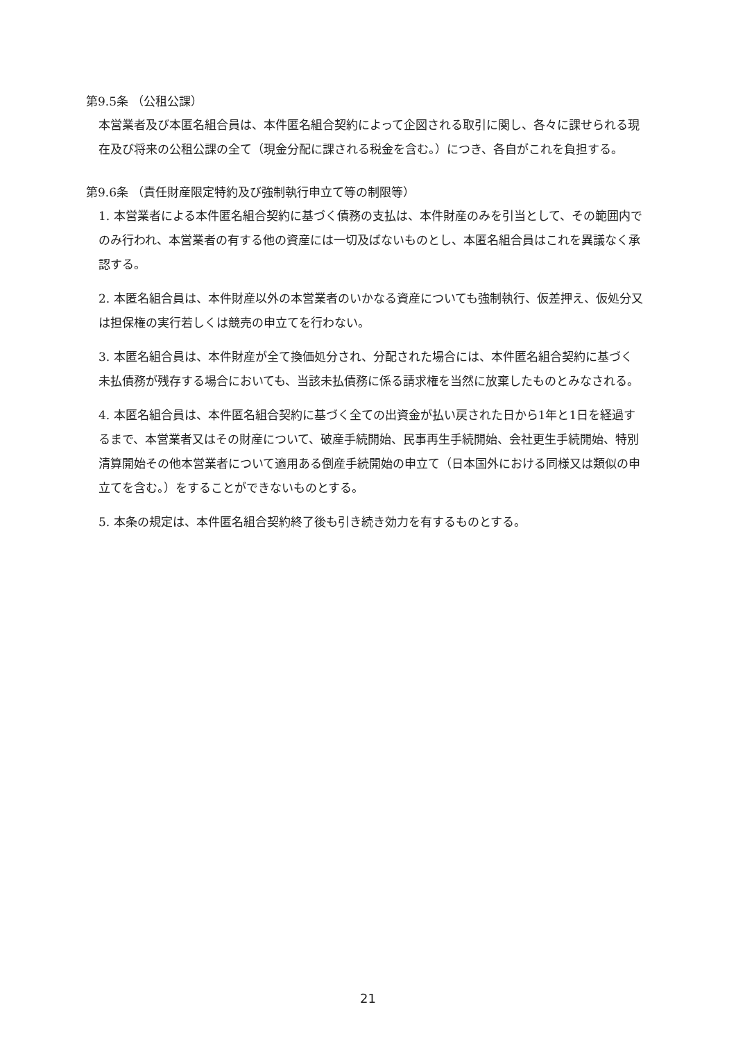第9.5条 （公租公課）
本営業者及び本匿名組合員は、本件匿名組合契約によって企図される取引に関し、各々に課せられる現在及び将来の公租公課の全て（現金分配に課される税金を含む。）につき、各自がこれを負担する。
第9.6条 （責任財産限定特約及び強制執行申立て等の制限等）
1. 本営業者による本件匿名組合契約に基づく債務の支払は、本件財産のみを引当として、その範囲内でのみ行われ、本営業者の有する他の資産には一切及ばないものとし、本匿名組合員はこれを異議なく承認する。
2. 本匿名組合員は、本件財産以外の本営業者のいかなる資産についても強制執行、仮差押え、仮処分又は担保権の実行若しくは競売の申立てを行わない。
3. 本匿名組合員は、本件財産が全て換価処分され、分配された場合には、本件匿名組合契約に基づく未払債務が残存する場合においても、当該未払債務に係る請求権を当然に放棄したものとみなされる。
4. 本匿名組合員は、本件匿名組合契約に基づく全ての出資金が払い戻された日から1年と1日を経過するまで、本営業者又はその財産について、破産手続開始、民事再生手続開始、会社更生手続開始、特別清算開始その他本営業者について適用ある倒産手続開始の申立て（日本国外における同様又は類似の申立てを含む。）をすることができないものとする。
5. 本条の規定は、本件匿名組合契約終了後も引き続き効力を有するものとする。
21